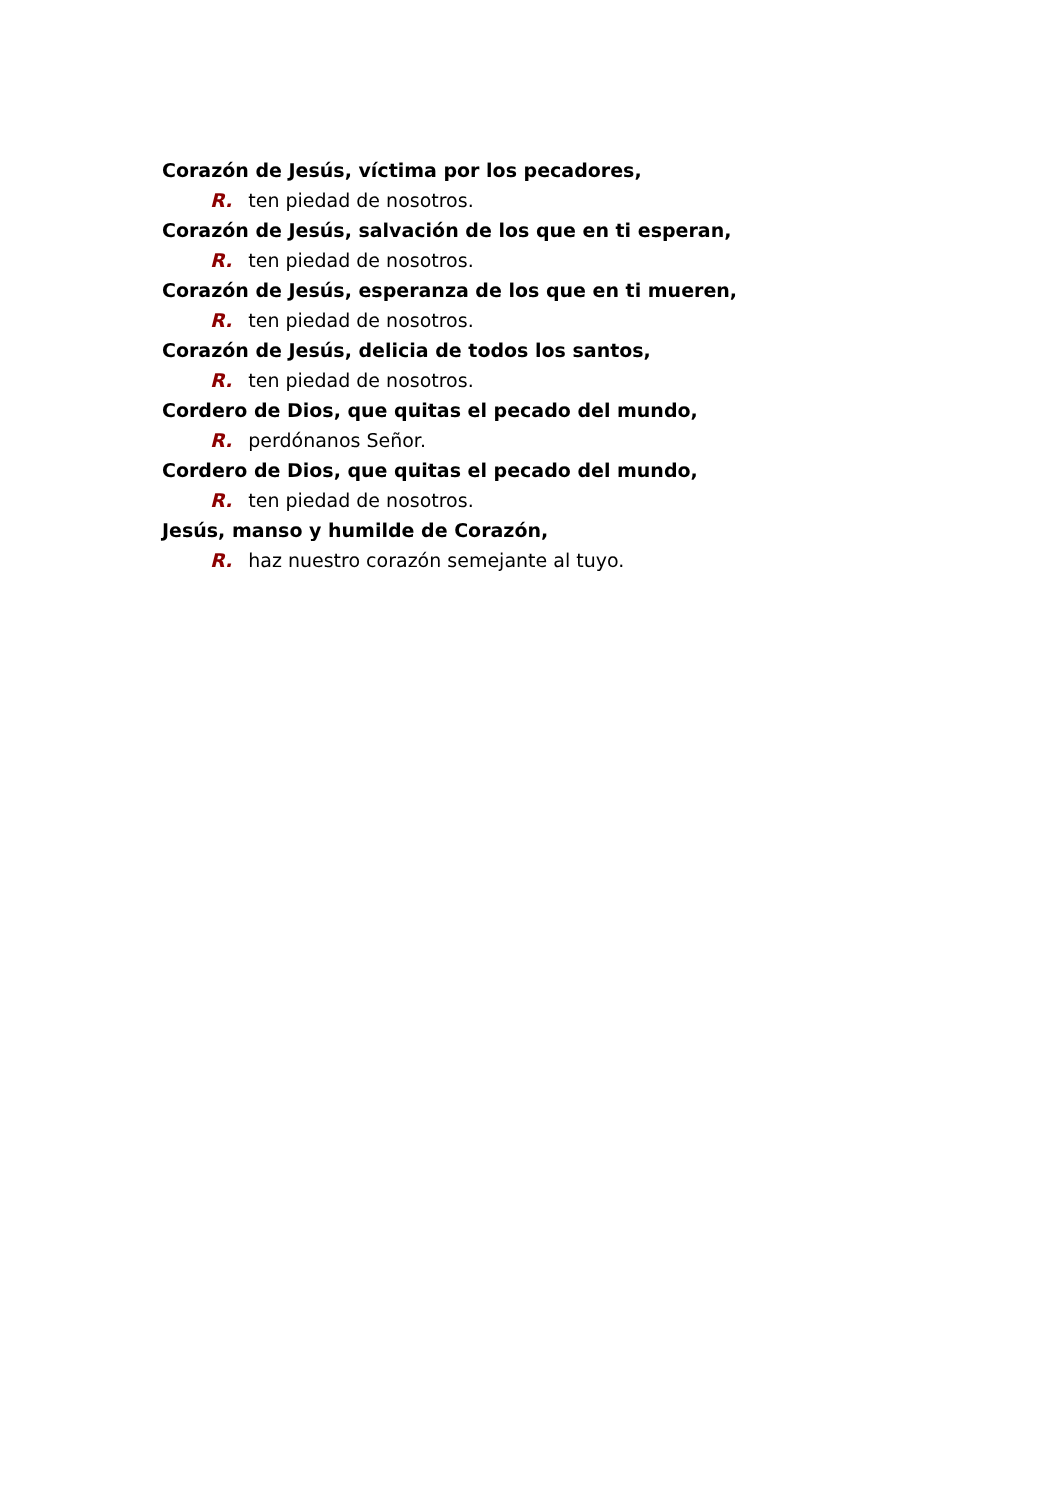Corazón de Jesús, víctima por los pecadores,
R. ten piedad de nosotros.
Corazón de Jesús, salvación de los que en ti esperan,
R. ten piedad de nosotros.
Corazón de Jesús, esperanza de los que en ti mueren,
R. ten piedad de nosotros.
Corazón de Jesús, delicia de todos los santos,
R. ten piedad de nosotros.
Cordero de Dios, que quitas el pecado del mundo,
R. perdónanos Señor.
Cordero de Dios, que quitas el pecado del mundo,
R. ten piedad de nosotros.
Jesús, manso y humilde de Corazón,
R. haz nuestro corazón semejante al tuyo.